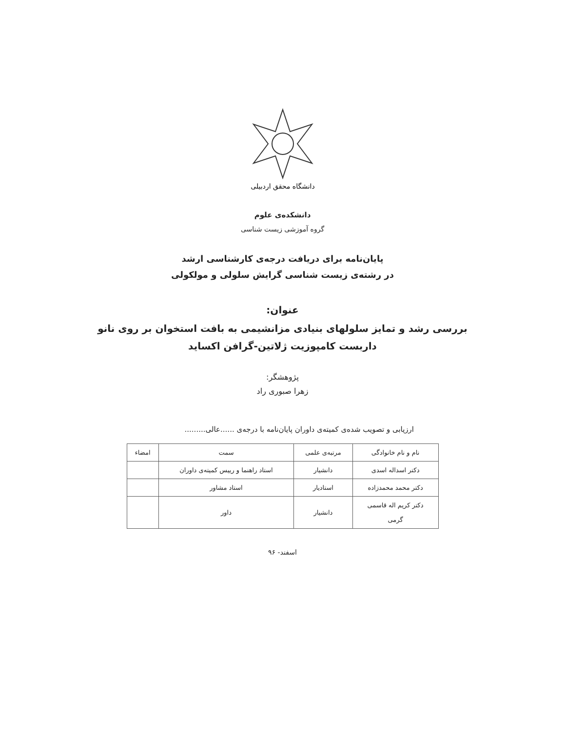دانشگاه محقق اردبیلی
دانشکده‌ی علوم
گروه آموزشی زیست شناسی
پایان‌نامه برای دریافت درجه‌ی کارشناسی ارشد
در رشته‌ی زیست شناسی گرایش سلولی و مولکولی
عنوان:
بررسی رشد و تمایز سلولهای بنیادی مزانشیمی به بافت استخوان بر روی نانو
داربست کامپوزیت ژلاتین-گرافن اکساید
پژوهشگر:
زهرا صبوری راد
ارزیابی و تصویب شده‌ی کمیته‌ی داوران پایان‌نامه با درجه‌ی ......عالی.........
| نام و نام خانوادگی | مرتبه‌ی علمی | سمت | امضاء |
| --- | --- | --- | --- |
| دکتر اسداله اسدی | دانشیار | استاد راهنما و رییس کمیته‌ی داوران | |
| دکتر محمد محمدزاده | استادیار | استاد مشاور | |
| دکتر کریم اله قاسمی گرمی | دانشیار | داور | |
اسفند- ۹۶